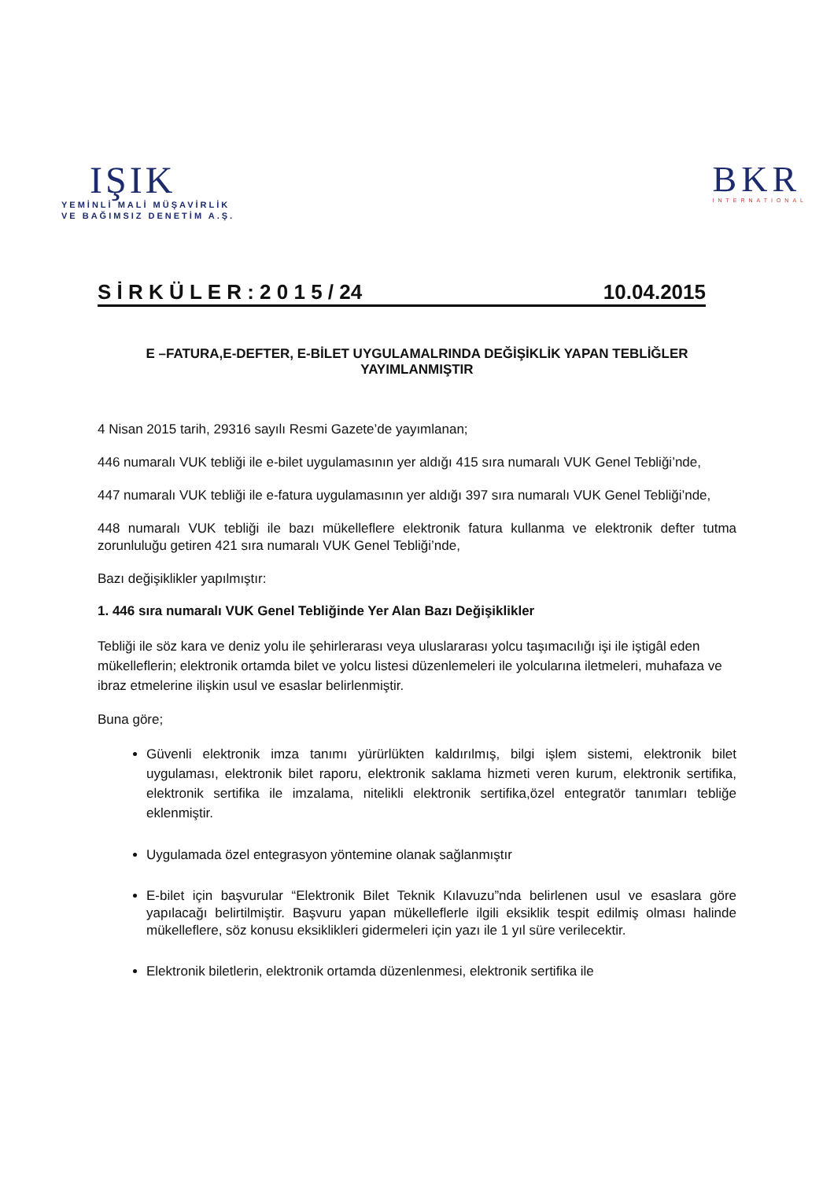IŞIK
YEMİNLİ MALİ MÜŞAVİRLİK
VE BAĞIMSIZ DENETİM A.Ş.
BKR
INTERNATIONAL
S İ R K Ü L E R : 2 0 1 5 / 24 10.04.2015
E –FATURA,E-DEFTER, E-BİLET UYGULAMALRINDA DEĞİŞİKLİK YAPAN TEBLİĞLER YAYIMLANMIŞTIR
4 Nisan 2015 tarih, 29316 sayılı Resmi Gazete’de yayımlanan;
446 numaralı VUK tebliği ile e-bilet uygulamasının yer aldığı 415 sıra numaralı VUK Genel Tebliği’nde,
447 numaralı VUK tebliği ile e-fatura uygulamasının yer aldığı 397 sıra numaralı VUK Genel Tebliği’nde,
448 numaralı VUK tebliği ile bazı mükelleflere elektronik fatura kullanma ve elektronik defter tutma zorunluluğu getiren 421 sıra numaralı VUK Genel Tebliği’nde,
Bazı değişiklikler yapılmıştır:
1. 446 sıra numaralı VUK Genel Tebliğinde Yer Alan Bazı Değişiklikler
Tebliği ile söz kara ve deniz yolu ile şehirlerarası veya uluslararası yolcu taşımacılığı işi ile iştigâl eden mükelleflerin; elektronik ortamda bilet ve yolcu listesi düzenlemeleri ile yolcularına iletmeleri, muhafaza ve ibraz etmelerine ilişkin usul ve esaslar belirlenmiştir.
Buna göre;
Güvenli elektronik imza tanımı yürürlükten kaldırılmış, bilgi işlem sistemi, elektronik bilet uygulaması, elektronik bilet raporu, elektronik saklama hizmeti veren kurum, elektronik sertifika, elektronik sertifika ile imzalama, nitelikli elektronik sertifika,özel entegratör tanımları tebliğe eklenmiştir.
Uygulamada özel entegrasyon yöntemine olanak sağlanmıştır
E-bilet için başvurular “Elektronik Bilet Teknik Kılavuzu”nda belirlenen usul ve esaslara göre yapılacağı belirtilmiştir. Başvuru yapan mükelleflerle ilgili eksiklik tespit edilmiş olması halinde mükelleflere, söz konusu eksiklikleri gidermeleri için yazı ile 1 yıl süre verilecektir.
Elektronik biletlerin, elektronik ortamda düzenlenmesi, elektronik sertifika ile